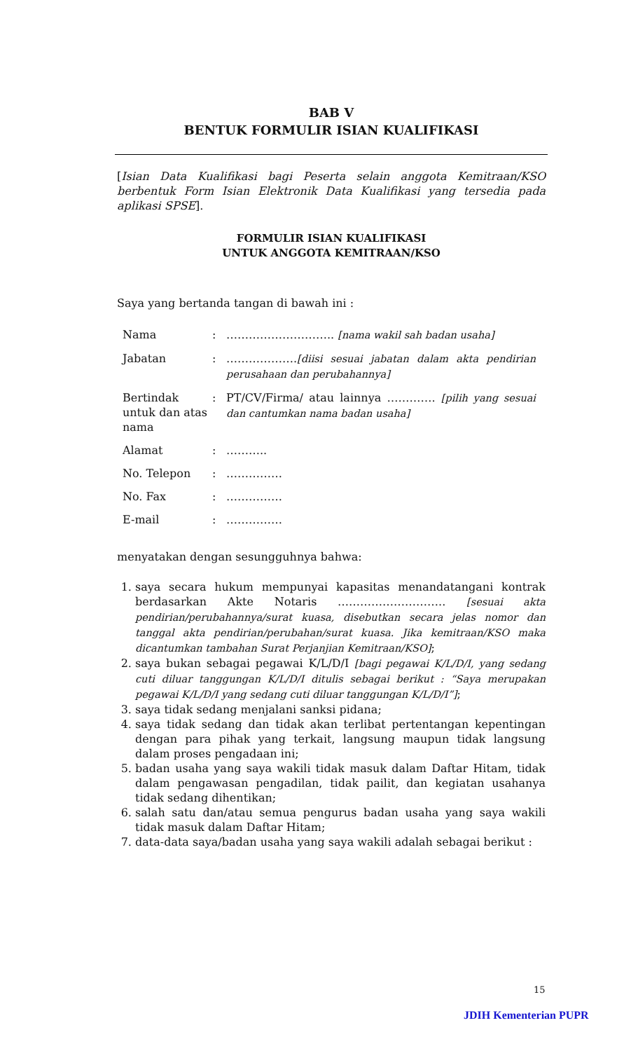BAB V
BENTUK FORMULIR ISIAN KUALIFIKASI
[Isian Data Kualifikasi bagi Peserta selain anggota Kemitraan/KSO berbentuk Form Isian Elektronik Data Kualifikasi yang tersedia pada aplikasi SPSE].
FORMULIR ISIAN KUALIFIKASI
UNTUK ANGGOTA KEMITRAAN/KSO
Saya yang bertanda tangan di bawah ini :
| Nama | : | ……………………….. [nama wakil sah badan usaha] |
| Jabatan | : | ………………. [diisi sesuai jabatan dalam akta pendirian perusahaan dan perubahannya] |
| Bertindak untuk dan atas nama | : | PT/CV/Firma/ atau lainnya …………. [pilih yang sesuai dan cantumkan nama badan usaha] |
| Alamat | : | ……….. |
| No. Telepon | : | …………… |
| No. Fax | : | …………… |
| E-mail | : | …………… |
menyatakan dengan sesungguhnya bahwa:
1. saya secara hukum mempunyai kapasitas menandatangani kontrak berdasarkan Akte Notaris ……………………….. [sesuai akta pendirian/perubahannya/surat kuasa, disebutkan secara jelas nomor dan tanggal akta pendirian/perubahan/surat kuasa. Jika kemitraan/KSO maka dicantumkan tambahan Surat Perjanjian Kemitraan/KSO];
2. saya bukan sebagai pegawai K/L/D/I [bagi pegawai K/L/D/I, yang sedang cuti diluar tanggungan K/L/D/I ditulis sebagai berikut : “Saya merupakan pegawai K/L/D/I yang sedang cuti diluar tanggungan K/L/D/I”];
3. saya tidak sedang menjalani sanksi pidana;
4. saya tidak sedang dan tidak akan terlibat pertentangan kepentingan dengan para pihak yang terkait, langsung maupun tidak langsung dalam proses pengadaan ini;
5. badan usaha yang saya wakili tidak masuk dalam Daftar Hitam, tidak dalam pengawasan pengadilan, tidak pailit, dan kegiatan usahanya tidak sedang dihentikan;
6. salah satu dan/atau semua pengurus badan usaha yang saya wakili tidak masuk dalam Daftar Hitam;
7. data-data saya/badan usaha yang saya wakili adalah sebagai berikut :
15
JDIH Kementerian PUPR